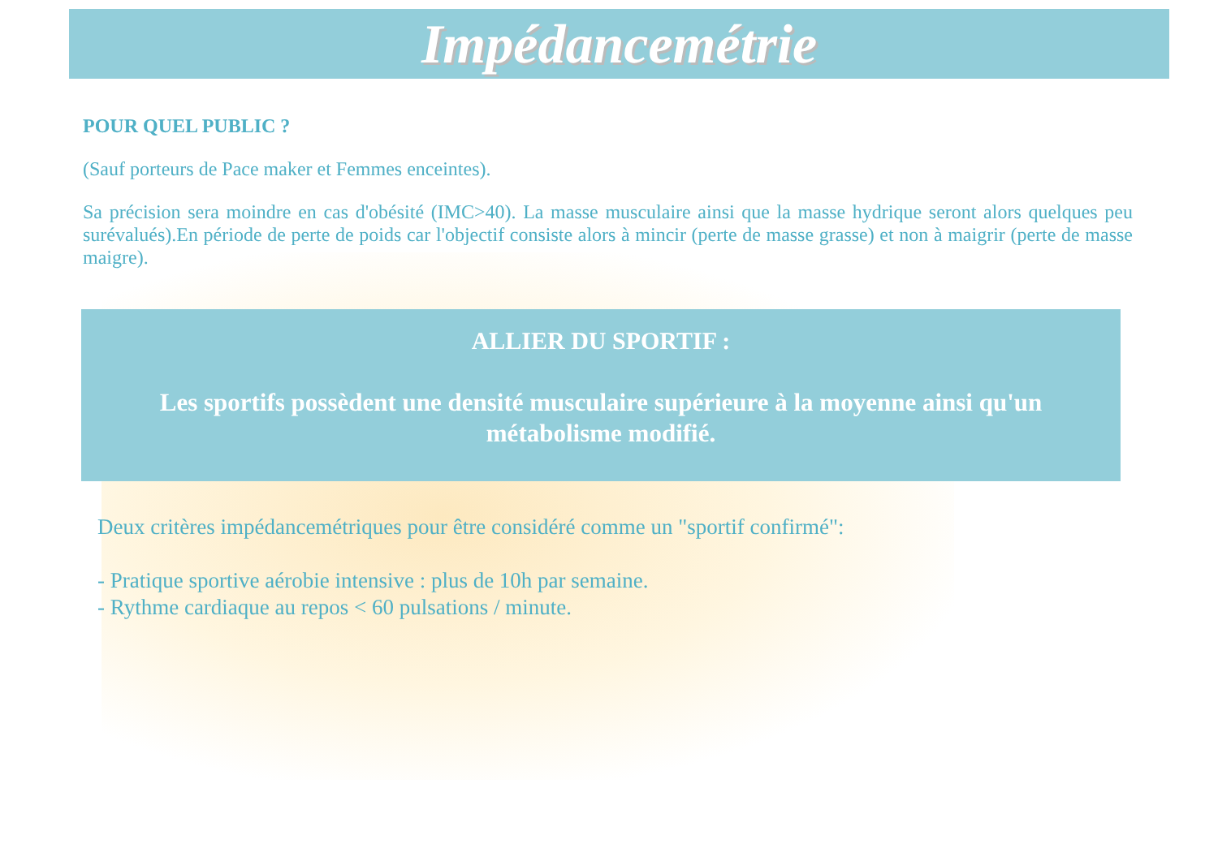Impédancemétrie
POUR QUEL PUBLIC ?
(Sauf porteurs de Pace maker et Femmes enceintes).
Sa précision sera moindre en cas d'obésité (IMC>40). La masse musculaire ainsi que la masse hydrique seront alors quelques peu surévalués).En période de perte de poids car l'objectif consiste alors à mincir (perte de masse grasse) et non à maigrir (perte de masse maigre).
ALLIER DU SPORTIF :
Les sportifs possèdent une densité musculaire supérieure à la moyenne ainsi qu'un métabolisme modifié.
Deux critères impédancemétriques pour être considéré comme un "sportif confirmé":
- Pratique sportive aérobie intensive : plus de 10h par semaine.
- Rythme cardiaque au repos < 60 pulsations / minute.